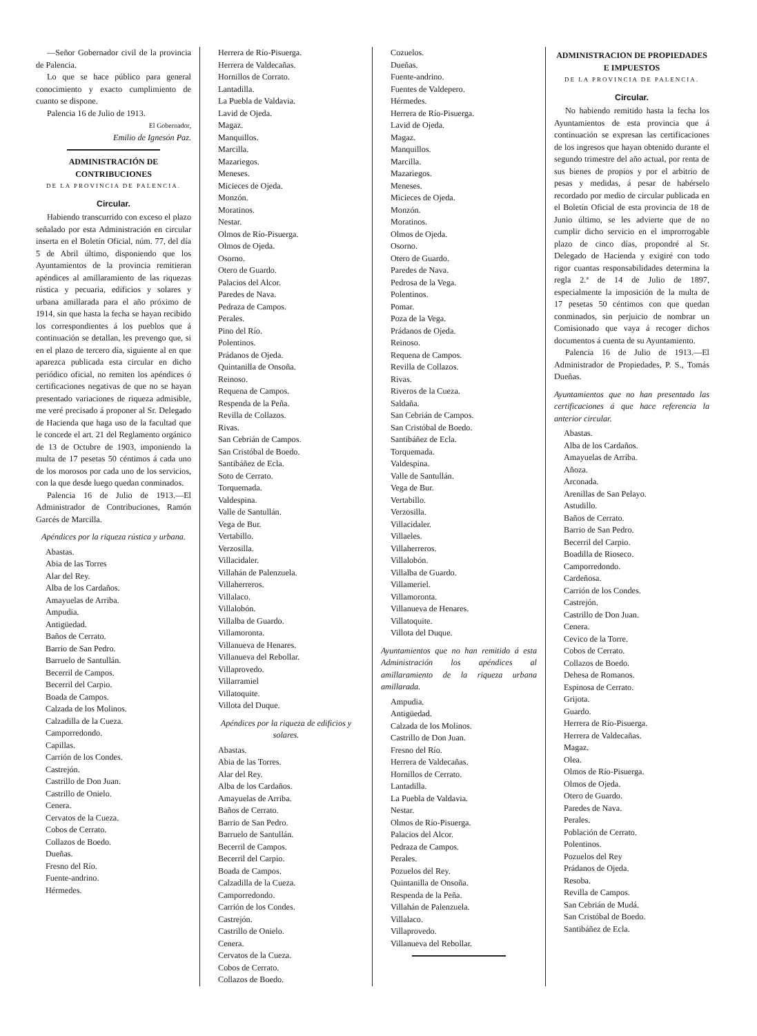—Señor Gobernador civil de la provincia de Palencia.
Lo que se hace público para general conocimiento y exacto cumplimiento de cuanto se dispone.
Palencia 16 de Julio de 1913.
El Gobernador,
Emilio de Ignesón Paz.
ADMINISTRACIÓN DE CONTRIBUCIONES
DE LA PROVINCIA DE PALENCIA.
Circular.
Habiendo transcurrido con exceso el plazo señalado por esta Administración en circular inserta en el Boletín Oficial, núm. 77, del día 5 de Abril último, disponiendo que los Ayuntamientos de la provincia remitieran apéndices al amillaramiento de las riquezas rústica y pecuaria, edificios y solares y urbana amillarada para el año próximo de 1914, sin que hasta la fecha se hayan recibido los correspondientes á los pueblos que á continuación se detallan, les prevengo que, si en el plazo de tercero día, siguiente al en que aparezca publicada esta circular en dicho periódico oficial, no remiten los apéndices ó certificaciones negativas de que no se hayan presentado variaciones de riqueza admisible, me veré precisado á proponer al Sr. Delegado de Hacienda que haga uso de la facultad que le concede el art. 21 del Reglamento orgánico de 13 de Octubre de 1903, imponiendo la multa de 17 pesetas 50 céntimos á cada uno de los morosos por cada uno de los servicios, con la que desde luego quedan conminados.
Palencia 16 de Julio de 1913.—El Administrador de Contribuciones, Ramón Garcés de Marcilla.
Apéndices por la riqueza rústica y urbana.
Abastas.
Abia de las Torres
Alar del Rey.
Alba de los Cardaños.
Amayuelas de Arriba.
Ampudia.
Antigüedad.
Baños de Cerrato.
Barrio de San Pedro.
Barruelo de Santullán.
Becerril de Campos.
Becerril del Carpio.
Boada de Campos.
Calzada de los Molinos.
Calzadilla de la Cueza.
Camporredondo.
Capillas.
Carrión de los Condes.
Castrejón.
Castrillo de Don Juan.
Castrillo de Onielo.
Cenera.
Cervatos de la Cueza.
Cobos de Cerrato.
Collazos de Boedo.
Dueñas.
Fresno del Río.
Fuente-andrino.
Hérmedes.
Herrera de Río-Pisuerga.
Herrera de Valdecañas.
Hornillos de Corrato.
Lantadilla.
La Puebla de Valdavia.
Lavid de Ojeda.
Magaz.
Manquillos.
Marcilla.
Mazariegos.
Meneses.
Micieces de Ojeda.
Monzón.
Moratinos.
Nestar.
Olmos de Río-Pisuerga.
Olmos de Ojeda.
Osorno.
Otero de Guardo.
Palacios del Alcor.
Paredes de Nava.
Pedraza de Campos.
Perales.
Pino del Río.
Polentinos.
Prádanos de Ojeda.
Quintanilla de Onsoña.
Reinoso.
Requena de Campos.
Respenda de la Peña.
Revilla de Collazos.
Rivas.
San Cebrián de Campos.
San Cristóbal de Boedo.
Santibáñez de Ecla.
Soto de Cerrato.
Torquemada.
Valdespina.
Valle de Santullán.
Vega de Bur.
Vertabillo.
Verzosilla.
Villacidaler.
Villahán de Palenzuela.
Villaherreros.
Villalaco.
Villalobón.
Villalba de Guardo.
Villamoronta.
Villanueva de Henares.
Villanueva del Rebollar.
Villaprovedo.
Villarramiel
Villatoquite.
Villota del Duque.
Apéndices por la riqueza de edificios y solares.
Abastas.
Abia de las Torres.
Alar del Rey.
Alba de los Cardaños.
Amayuelas de Arriba.
Baños de Cerrato.
Barrio de San Pedro.
Barruelo de Santullán.
Becerril de Campos.
Becerril del Carpio.
Boada de Campos.
Calzadilla de la Cueza.
Camporredondo.
Carrión de los Condes.
Castrejón.
Castrillo de Onielo.
Cenera.
Cervatos de la Cueza.
Cobos de Cerrato.
Collazos de Boedo.
Cozuelos.
Dueñas.
Fuente-andrino.
Fuentes de Valdepero.
Hérmedes.
Herrera de Río-Pisuerga.
Lavid de Ojeda.
Magaz.
Manquillos.
Marcilla.
Mazariegos.
Meneses.
Micieces de Ojeda.
Monzón.
Moratinos.
Olmos de Ojeda.
Osorno.
Otero de Guardo.
Paredes de Nava.
Pedrosa de la Vega.
Polentinos.
Pomar.
Poza de la Vega.
Prádanos de Ojeda.
Reinoso.
Requena de Campos.
Revilla de Collazos.
Rivas.
Riveros de la Cueza.
Saldaña.
San Cebrián de Campos.
San Cristóbal de Boedo.
Santibáñez de Ecla.
Torquemada.
Valdespina.
Valle de Santullán.
Vega de Bur.
Vertabillo.
Verzosilla.
Villacidaler.
Villaeles.
Villaherreros.
Villalobón.
Villalba de Guardo.
Villameriel.
Villamoronta.
Villanueva de Henares.
Villatoquite.
Villota del Duque.
Ayuntamientos que no han remitido á esta Administración los apéndices al amillaramiento de la riqueza urbana amillarada.
Ampudia.
Antigüedad.
Calzada de los Molinos.
Castrillo de Don Juan.
Fresno del Río.
Herrera de Valdecañas.
Hornillos de Cerrato.
Lantadilla.
La Puebla de Valdavia.
Nestar.
Olmos de Río-Pisuerga.
Palacios del Alcor.
Pedraza de Campos.
Perales.
Pozuelos del Rey.
Quintanilla de Onsoña.
Respenda de la Peña.
Villahán de Palenzuela.
Villalaco.
Villaprovedo.
Villanueva del Rebollar.
ADMINISTRACION DE PROPIEDADES E IMPUESTOS
DE LA PROVINCIA DE PALENCIA.
Circular.
No habiendo remitido hasta la fecha los Ayuntamientos de esta provincia que á continuación se expresan las certificaciones de los ingresos que hayan obtenido durante el segundo trimestre del año actual, por renta de sus bienes de propios y por el arbitrio de pesas y medidas, á pesar de habérselo recordado por medio de circular publicada en el Boletín Oficial de esta provincia de 18 de Junio último, se les advierte que de no cumplir dicho servicio en el improrrogable plazo de cinco días, propondré al Sr. Delegado de Hacienda y exigiré con todo rigor cuantas responsabilidades determina la regla 2.ª de 14 de Julio de 1897, especialmente la imposición de la multa de 17 pesetas 50 céntimos con que quedan conminados, sin perjuicio de nombrar un Comisionado que vaya á recoger dichos documentos á cuenta de su Ayuntamiento.
Palencia 16 de Julio de 1913.—El Administrador de Propiedades, P. S., Tomás Dueñas.
Ayuntamientos que no han presentado las certificaciones á que hace referencia la anterior circular.
Abastas.
Alba de los Cardaños.
Amayuelas de Arriba.
Añoza.
Arconada.
Arenillas de San Pelayo.
Astudillo.
Baños de Cerrato.
Barrio de San Pedro.
Becerril del Carpio.
Boadilla de Rioseco.
Camporredondo.
Cardeñosa.
Carrión de los Condes.
Castrejón.
Castrillo de Don Juan.
Cenera.
Cevico de la Torre.
Cobos de Cerrato.
Collazos de Boedo.
Dehesa de Romanos.
Espinosa de Cerrato.
Grijota.
Guardo.
Herrera de Río-Pisuerga.
Herrera de Valdecañas.
Magaz.
Olea.
Olmos de Río-Pisuerga.
Olmos de Ojeda.
Otero de Guardo.
Paredes de Nava.
Perales.
Población de Cerrato.
Polentinos.
Pozuelos del Rey
Prádanos de Ojeda.
Resoba.
Revilla de Campos.
San Cebrián de Mudá.
San Cristóbal de Boedo.
Santibáñez de Ecla.